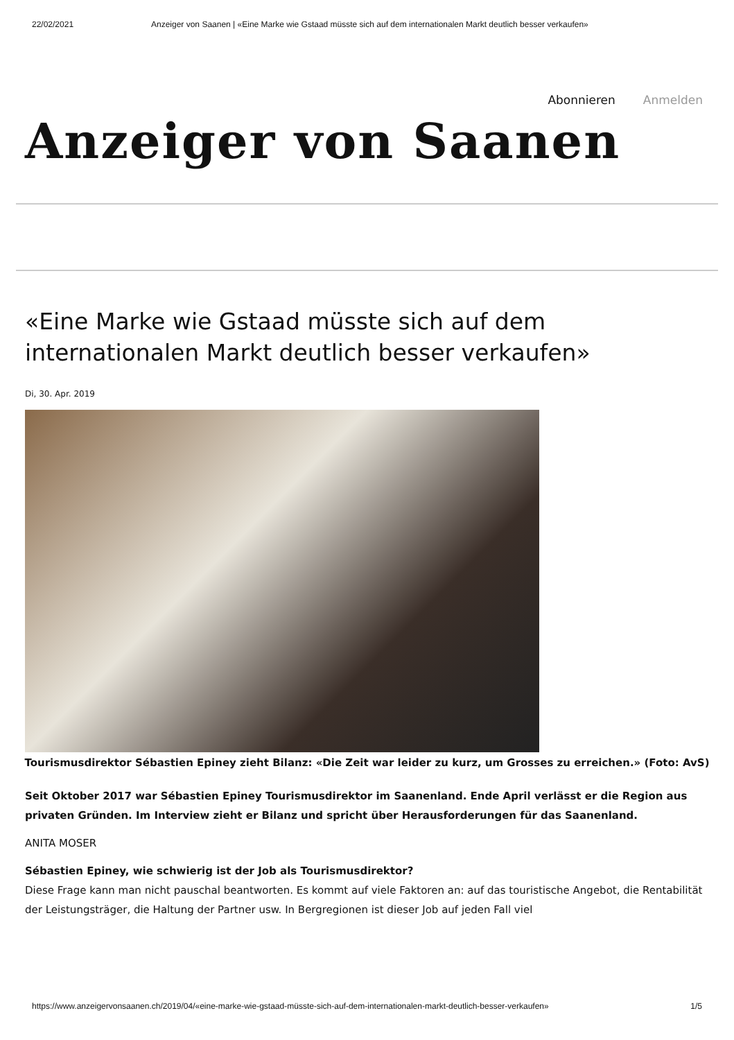22/02/2021 Anzeiger von Saanen | «Eine Marke wie Gstaad müsste sich auf dem internationalen Markt deutlich besser verkaufen»
Abonnieren Anmelden
Anzeiger von Saanen
«Eine Marke wie Gstaad müsste sich auf dem internationalen Markt deutlich besser verkaufen»
Di, 30. Apr. 2019
Tourismusdirektor Sébastien Epiney zieht Bilanz: «Die Zeit war leider zu kurz, um Grosses zu erreichen.» (Foto: AvS)
Seit Oktober 2017 war Sébastien Epiney Tourismusdirektor im Saanenland. Ende April verlässt er die Region aus privaten Gründen. Im Interview zieht er Bilanz und spricht über Herausforderungen für das Saanenland.
ANITA MOSER
Sébastien Epiney, wie schwierig ist der Job als Tourismusdirektor?
Diese Frage kann man nicht pauschal beantworten. Es kommt auf viele Faktoren an: auf das touristische Angebot, die Rentabilität der Leistungsträger, die Haltung der Partner usw. In Bergregionen ist dieser Job auf jeden Fall viel
https://www.anzeigervonsaanen.ch/2019/04/«eine-marke-wie-gstaad-müsste-sich-auf-dem-internationalen-markt-deutlich-besser-verkaufen» 1/5